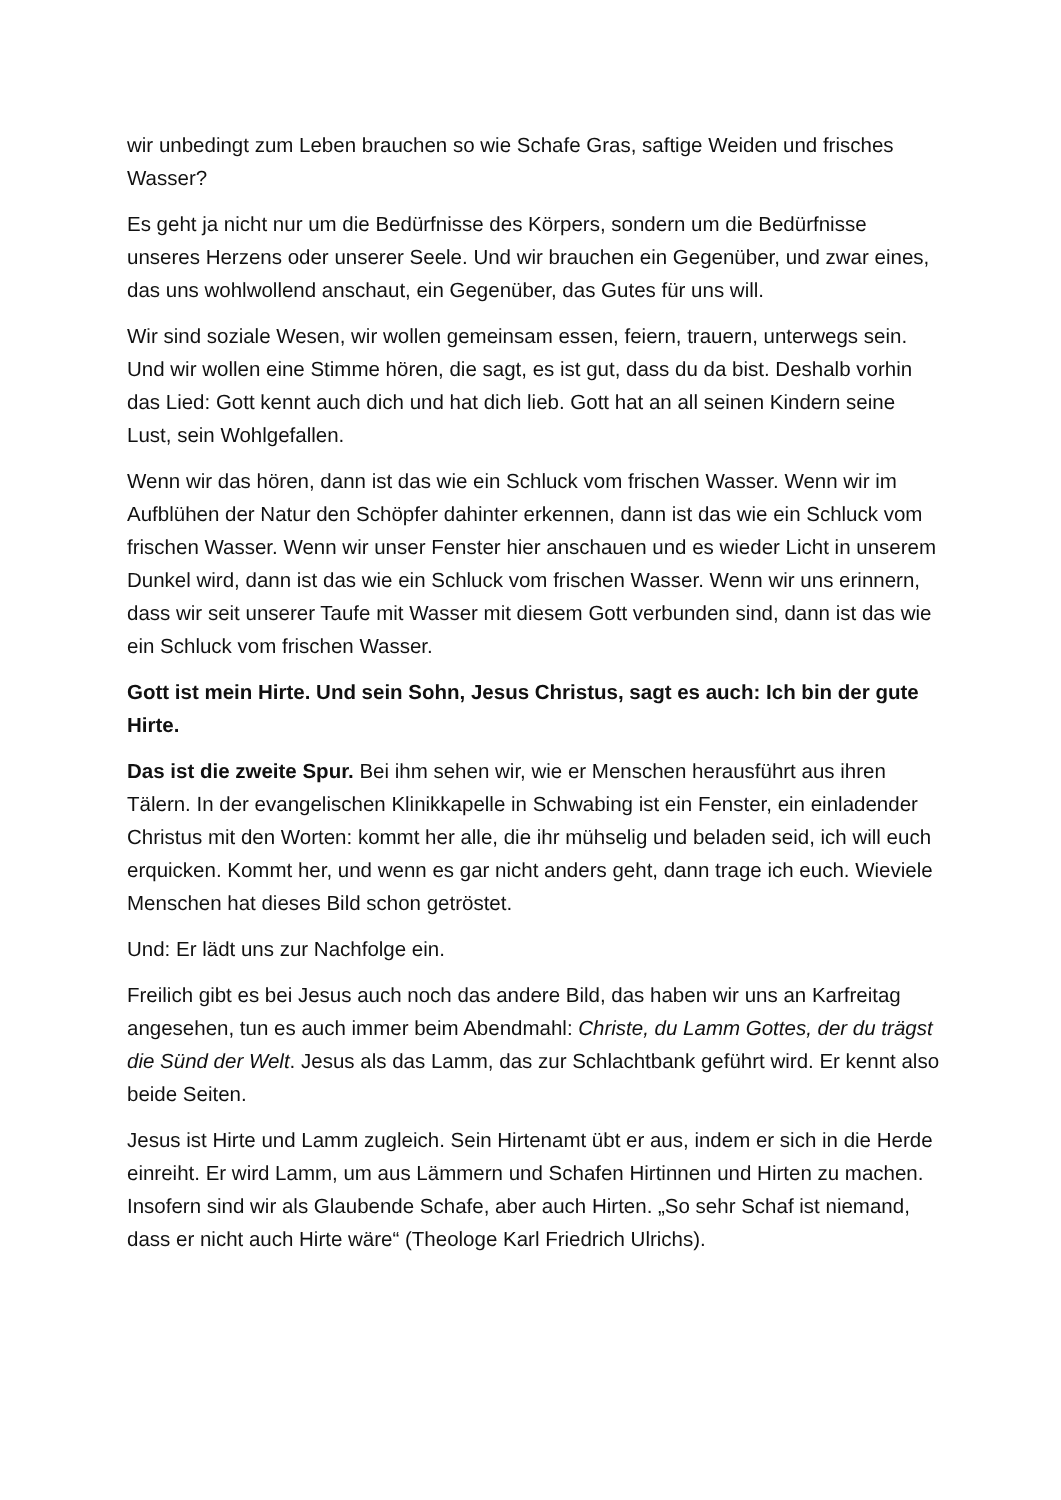wir unbedingt zum Leben brauchen so wie Schafe Gras, saftige Weiden und frisches Wasser?
Es geht ja nicht nur um die Bedürfnisse des Körpers, sondern um die Bedürfnisse unseres Herzens oder unserer Seele. Und wir brauchen ein Gegenüber, und zwar eines, das uns wohlwollend anschaut, ein Gegenüber, das Gutes für uns will.
Wir sind soziale Wesen, wir wollen gemeinsam essen, feiern, trauern, unterwegs sein. Und wir wollen eine Stimme hören, die sagt, es ist gut, dass du da bist. Deshalb vorhin das Lied: Gott kennt auch dich und hat dich lieb. Gott hat an all seinen Kindern seine Lust, sein Wohlgefallen.
Wenn wir das hören, dann ist das wie ein Schluck vom frischen Wasser. Wenn wir im Aufblühen der Natur den Schöpfer dahinter erkennen, dann ist das wie ein Schluck vom frischen Wasser. Wenn wir unser Fenster hier anschauen und es wieder Licht in unserem Dunkel wird, dann ist das wie ein Schluck vom frischen Wasser. Wenn wir uns erinnern, dass wir seit unserer Taufe mit Wasser mit diesem Gott verbunden sind, dann ist das wie ein Schluck vom frischen Wasser.
Gott ist mein Hirte. Und sein Sohn, Jesus Christus, sagt es auch: Ich bin der gute Hirte.
Das ist die zweite Spur. Bei ihm sehen wir, wie er Menschen herausführt aus ihren Tälern. In der evangelischen Klinikkapelle in Schwabing ist ein Fenster, ein einladender Christus mit den Worten: kommt her alle, die ihr mühselig und beladen seid, ich will euch erquicken. Kommt her, und wenn es gar nicht anders geht, dann trage ich euch. Wieviele Menschen hat dieses Bild schon getröstet.
Und: Er lädt uns zur Nachfolge ein.
Freilich gibt es bei Jesus auch noch das andere Bild, das haben wir uns an Karfreitag angesehen, tun es auch immer beim Abendmahl: Christe, du Lamm Gottes, der du trägst die Sünd der Welt. Jesus als das Lamm, das zur Schlachtbank geführt wird. Er kennt also beide Seiten.
Jesus ist Hirte und Lamm zugleich. Sein Hirtenamt übt er aus, indem er sich in die Herde einreiht. Er wird Lamm, um aus Lämmern und Schafen Hirtinnen und Hirten zu machen. Insofern sind wir als Glaubende Schafe, aber auch Hirten. „So sehr Schaf ist niemand, dass er nicht auch Hirte wäre“ (Theologe Karl Friedrich Ulrichs).